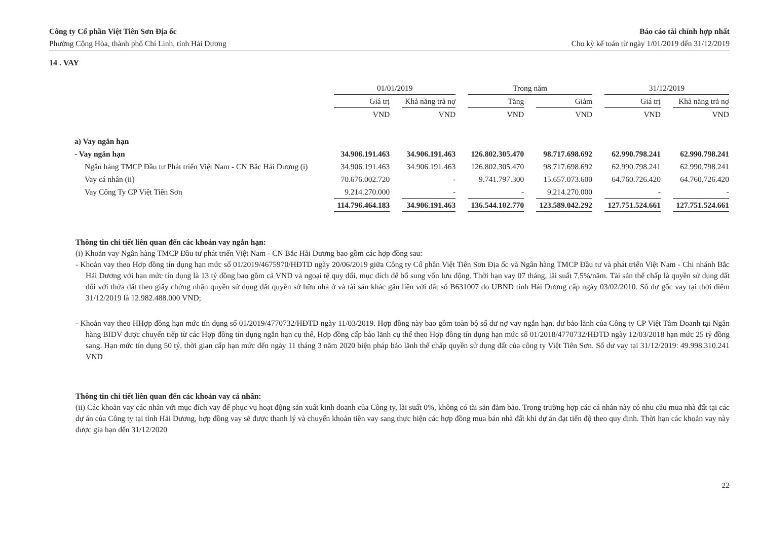Công ty Cổ phần Việt Tiên Sơn Địa ốc
Phường Cộng Hòa, thành phố Chí Linh, tỉnh Hải Dương
Báo cáo tài chính hợp nhất
Cho kỳ kế toán từ ngày 1/01/2019 đến 31/12/2019
14 . VAY
| | 01/01/2019 | | Trong năm | | 31/12/2019 | |
| --- | --- | --- | --- | --- | --- | --- |
| | Giá trị | Khả năng trả nợ | Tăng | Giảm | Giá trị | Khả năng trả nợ |
| | VND | VND | VND | VND | VND | VND |
| a) Vay ngắn hạn | | | | | | |
| - Vay ngắn hạn | 34.906.191.463 | 34.906.191.463 | 126.802.305.470 | 98.717.698.692 | 62.990.798.241 | 62.990.798.241 |
| Ngân hàng TMCP Đầu tư Phát triển Việt Nam - CN Bắc Hải Dương (i) | 34.906.191.463 | 34.906.191.463 | 126.802.305.470 | 98.717.698.692 | 62.990.798.241 | 62.990.798.241 |
| Vay cá nhân (ii) | 70.676.002.720 | - | 9.741.797.300 | 15.657.073.600 | 64.760.726.420 | 64.760.726.420 |
| Vay Công Ty CP Việt Tiên Sơn | 9.214.270.000 | - | - | 9.214.270.000 | - | - |
| | 114.796.464.183 | 34.906.191.463 | 136.544.102.770 | 123.589.042.292 | 127.751.524.661 | 127.751.524.661 |
Thông tin chi tiết liên quan đến các khoản vay ngắn hạn:
(i) Khoản vay Ngân hàng TMCP Đầu tư phát triển Việt Nam - CN Bắc Hải Dương bao gồm các hợp đồng sau:
- Khoản vay theo Hợp đồng tín dụng hạn mức số 01/2019/4675970/HĐTD ngày 20/06/2019 giữa Công ty Cổ phần Việt Tiên Sơn Địa ốc và Ngân hàng TMCP Đầu tư và phát triển Việt Nam - Chi nhánh Bắc Hải Dương với hạn mức tín dụng là 13 tỷ đồng bao gồm cả VND và ngoại tệ quy đổi, mục đích để bổ sung vốn lưu động. Thời hạn vay 07 tháng, lãi suất 7,5%/năm. Tài sản thế chấp là quyền sử dụng đất đối với thửa đất theo giấy chứng nhận quyền sử dụng đất quyền sở hữu nhà ở và tài sản khác gắn liền với đất số B631007 do UBND tỉnh Hải Dương cấp ngày 03/02/2010. Số dư gốc vay tại thời điểm 31/12/2019 là 12.982.488.000 VND;
- Khoản vay theo HHợp đồng hạn mức tín dụng số 01/2019/4770732/HĐTD ngày 11/03/2019. Hợp đồng này bao gồm toàn bộ số dư nợ vay ngắn hạn, dư bảo lãnh của Công ty CP Việt Tâm Doanh tại Ngân hàng BIDV được chuyển tiếp từ các Hợp đồng tín dụng ngắn hạn cụ thể, Hợp đồng cấp bảo lãnh cụ thể theo Hợp đồng tín dụng hạn mức số 01/2018/4770732/HĐTD ngày 12/03/2018 hạn mức 25 tỷ đồng sang. Hạn mức tín dụng 50 tỷ, thời gian cấp hạn mức đến ngày 11 tháng 3 năm 2020 biện pháp bảo lãnh thế chấp quyền sử dụng đất của công ty Việt Tiên Sơn. Số dư vay tại 31/12/2019: 49.998.310.241 VND
Thông tin chi tiết liên quan đến các khoản vay cá nhân:
(ii) Các khoản vay các nhân với mục đích vay để phục vụ hoạt động sản xuất kinh doanh của Công ty, lãi suất 0%, không có tài sản đảm bảo. Trong trường hợp các cá nhân này có nhu cầu mua nhà đất tại các dự án của Công ty tại tỉnh Hải Dương, hợp đồng vay sẽ được thanh lý và chuyển khoản tiền vay sang thực hiện các hợp đồng mua bán nhà đất khi dự án đạt tiến độ theo quy định. Thời hạn các khoản vay này được gia hạn đến 31/12/2020
22